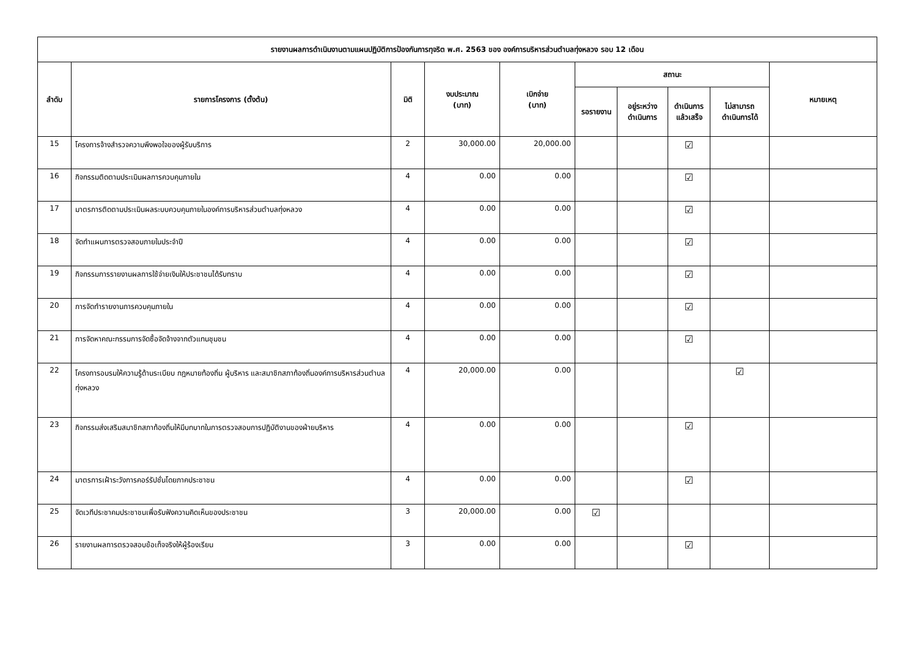| รายงานผลการดำเนินงานตามแผนปฏิบัติการป้องกันการทุจริต พ.ศ. 2563 ของ องค์การบริหารส่วนตำบลทุ่งหลวง รอบ 12 เดือน | | | | | | | | | |
| --- | --- | --- | --- | --- | --- | --- | --- | --- | --- |
| ลำดับ | รายการโครงการ (ตั้งต้น) | มิติ | งบประมาณ (บาท) | เบิกจ่าย (บาท) | สถานะ | | | | หมายเหตุ |
| | | | | | รอรายงาน | อยู่ระหว่าง ดำเนินการ | ดำเนินการ แล้วเสร็จ | ไม่สามารถ ดำเนินการได้ | |
| 15 | โครงการจ้างสำรวจความพึงพอใจของผู้รับบริการ | 2 | 30,000.00 | 20,000.00 | | | ☑ | | |
| 16 | กิจกรรมติดตามประเมินผลการควบคุมภายใน | 4 | 0.00 | 0.00 | | | ☑ | | |
| 17 | มาตรการติดตามประเมินผลระบบควบคุมภายในองค์การบริหารส่วนตำบลทุ่งหลวง | 4 | 0.00 | 0.00 | | | ☑ | | |
| 18 | จัดทำแผนการตรวจสอบภายในประจำปี | 4 | 0.00 | 0.00 | | | ☑ | | |
| 19 | กิจกรรมการรายงานผลการใช้จ่ายเงินให้ประชาชนได้รับทราบ | 4 | 0.00 | 0.00 | | | ☑ | | |
| 20 | การจัดทำรายงานการควบคุมภายใน | 4 | 0.00 | 0.00 | | | ☑ | | |
| 21 | การจัดหาคณะกรรมการจัดซื้อจัดจ้างจากตัวแทนชุมชน | 4 | 0.00 | 0.00 | | | ☑ | | |
| 22 | โครงการอบรมให้ความรู้ด้านระเบียบ กฎหมายท้องถิ่น ผู้บริหาร และสมาชิกสภาท้องถิ่นองค์การบริหารส่วนตำบลทุ่งหลวง | 4 | 20,000.00 | 0.00 | | | | ☑ | |
| 23 | กิจกรรมส่งเสริมสมาชิกสภาท้องถิ่นให้มีบทบาทในการตรวจสอบการปฏิบัติงานของฝ่ายบริหาร | 4 | 0.00 | 0.00 | | | ☑ | | |
| 24 | มาตรการเฝ้าระวังการคอร์รัปชั่นโดยภาคประชาชน | 4 | 0.00 | 0.00 | | | ☑ | | |
| 25 | จัดเวทีประชาคมประชาชนเพื่อรับฟังความคิดเห็นของประชาชน | 3 | 20,000.00 | 0.00 | ☑ | | | | |
| 26 | รายงานผลการตรวจสอบข้อเท็จจริงให้ผู้ร้องเรียน | 3 | 0.00 | 0.00 | | | ☑ | | |